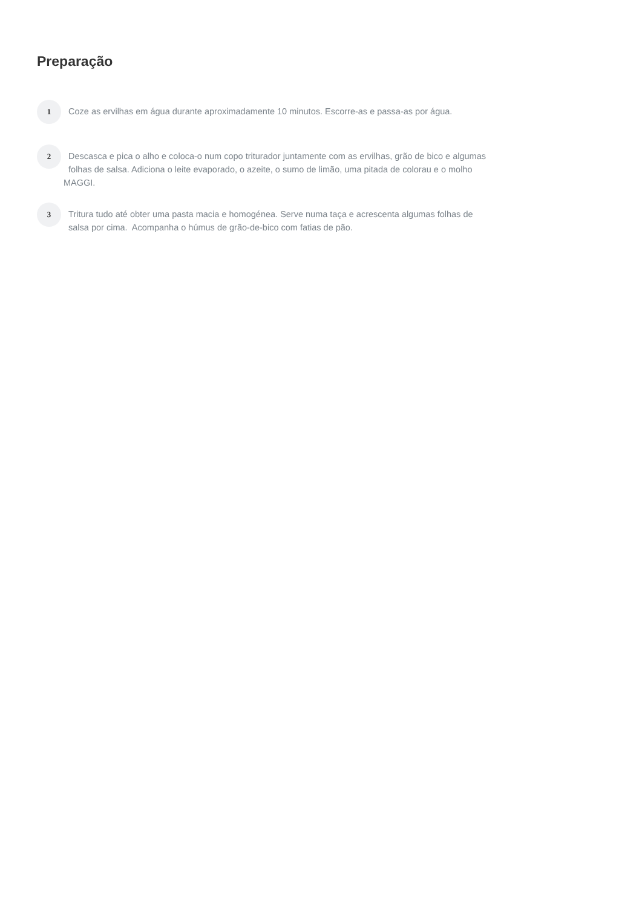Preparação
1
Coze as ervilhas em água durante aproximadamente 10 minutos. Escorre-as e passa-as por água.
2
Descasca e pica o alho e coloca-o num copo triturador juntamente com as ervilhas, grão de bico e algumas
folhas de salsa. Adiciona o leite evaporado, o azeite, o sumo de limão, uma pitada de colorau e o molho
MAGGI.
3
Tritura tudo até obter uma pasta macia e homogénea. Serve numa taça e acrescenta algumas folhas de
salsa por cima. Acompanha o húmus de grão-de-bico com fatias de pão.